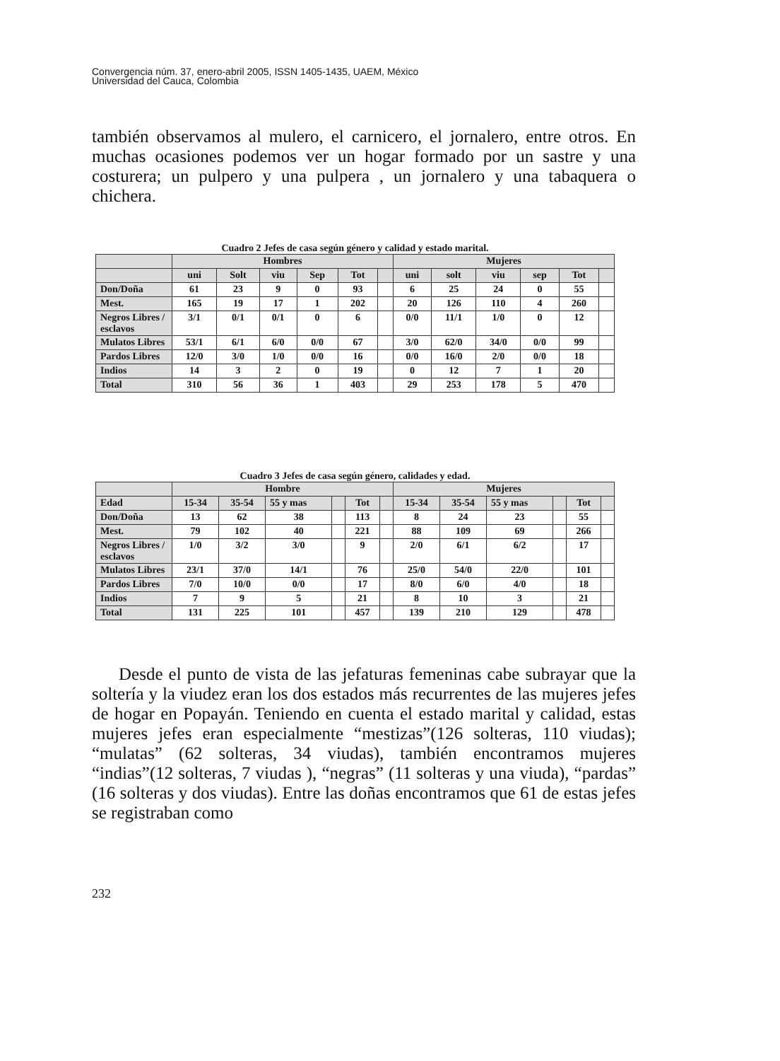Convergencia núm. 37, enero-abril 2005, ISSN 1405-1435, UAEM, México
Universidad del Cauca, Colombia
también observamos al mulero, el carnicero, el jornalero, entre otros. En muchas ocasiones podemos ver un hogar formado por un sastre y una costurera; un pulpero y una pulpera , un jornalero y una tabaquera o chichera.
Cuadro 2 Jefes de casa según género y calidad y estado marital.
| | Hombres | | | | | | Mujeres | | | | | |
| --- | --- | --- | --- | --- | --- | --- | --- | --- | --- | --- | --- | --- |
| | uni | Solt | viu | Sep | Tot | | uni | solt | viu | sep | Tot | |
| Don/Doña | 61 | 23 | 9 | 0 | 93 | | 6 | 25 | 24 | 0 | 55 | |
| Mest. | 165 | 19 | 17 | 1 | 202 | | 20 | 126 | 110 | 4 | 260 | |
| Negros Libres / esclavos | 3/1 | 0/1 | 0/1 | 0 | 6 | | 0/0 | 11/1 | 1/0 | 0 | 12 | |
| Mulatos Libres | 53/1 | 6/1 | 6/0 | 0/0 | 67 | | 3/0 | 62/0 | 34/0 | 0/0 | 99 | |
| Pardos Libres | 12/0 | 3/0 | 1/0 | 0/0 | 16 | | 0/0 | 16/0 | 2/0 | 0/0 | 18 | |
| Indios | 14 | 3 | 2 | 0 | 19 | | 0 | 12 | 7 | 1 | 20 | |
| Total | 310 | 56 | 36 | 1 | 403 | | 29 | 253 | 178 | 5 | 470 | |
Cuadro 3 Jefes de casa según género, calidades y edad.
| | Hombre | | | | | | Mujeres | | | | | |
| --- | --- | --- | --- | --- | --- | --- | --- | --- | --- | --- | --- | --- |
| Edad | 15-34 | 35-54 | 55 y mas | | Tot | | 15-34 | 35-54 | 55 y mas | | Tot | |
| Don/Doña | 13 | 62 | 38 | | 113 | | 8 | 24 | 23 | | 55 | |
| Mest. | 79 | 102 | 40 | | 221 | | 88 | 109 | 69 | | 266 | |
| Negros Libres / esclavos | 1/0 | 3/2 | 3/0 | | 9 | | 2/0 | 6/1 | 6/2 | | 17 | |
| Mulatos Libres | 23/1 | 37/0 | 14/1 | | 76 | | 25/0 | 54/0 | 22/0 | | 101 | |
| Pardos Libres | 7/0 | 10/0 | 0/0 | | 17 | | 8/0 | 6/0 | 4/0 | | 18 | |
| Indios | 7 | 9 | 5 | | 21 | | 8 | 10 | 3 | | 21 | |
| Total | 131 | 225 | 101 | | 457 | | 139 | 210 | 129 | | 478 | |
Desde el punto de vista de las jefaturas femeninas cabe subrayar que la soltería y la viudez eran los dos estados más recurrentes de las mujeres jefes de hogar en Popayán. Teniendo en cuenta el estado marital y calidad, estas mujeres jefes eran especialmente “mestizas”(126 solteras, 110 viudas); “mulatas” (62 solteras, 34 viudas), también encontramos mujeres “indias”(12 solteras, 7 viudas ), “negras” (11 solteras y una viuda), “pardas” (16 solteras y dos viudas). Entre las doñas encontramos que 61 de estas jefes se registraban como
232